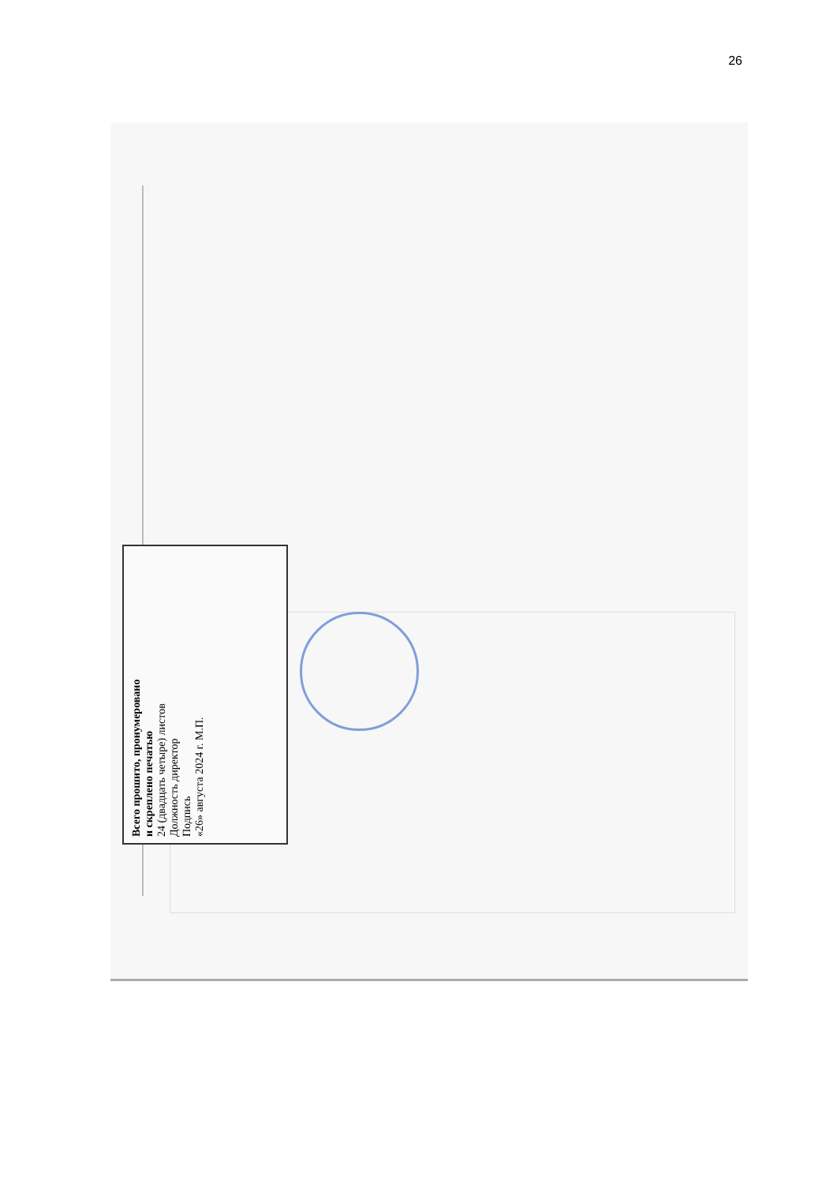26
Всего прошито, пронумеровано
и скреплено печатью
24 (двадцать четыре) листов
Должность директор
Подпись
«26» августа 2024 г. М.П.